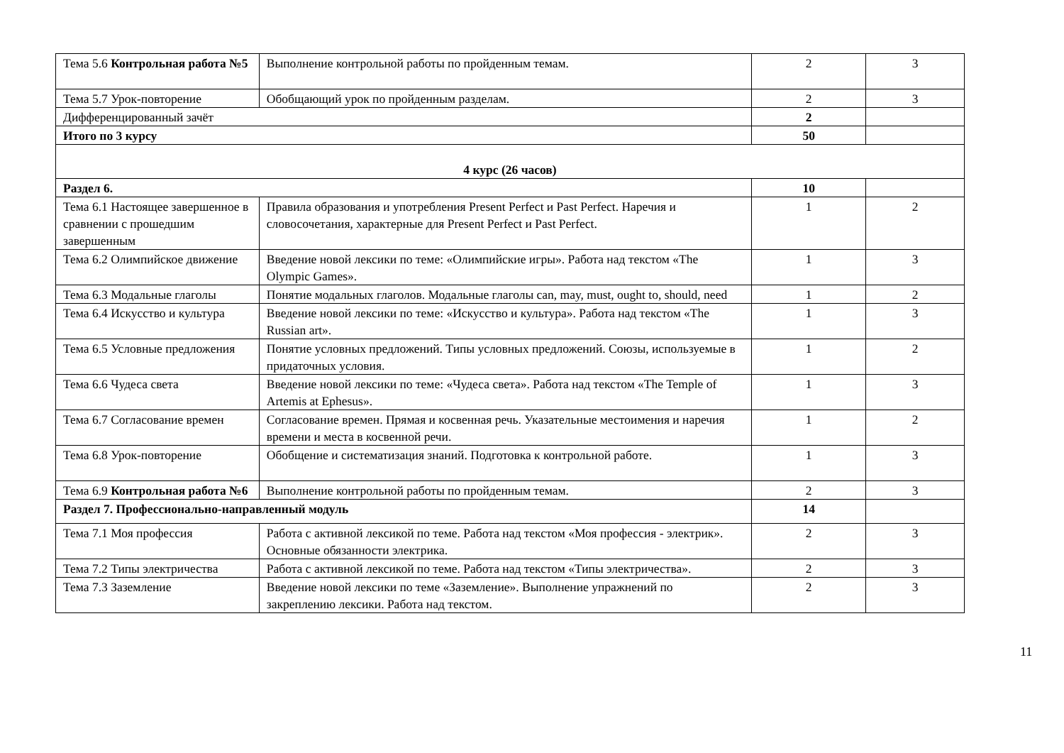| Тема 5.6 Контрольная работа №5 | Выполнение контрольной работы по пройденным темам. | 2 | 3 |
| Тема 5.7 Урок-повторение | Обобщающий урок по пройденным разделам. | 2 | 3 |
| Дифференцированный зачёт | | 2 | |
| Итого по 3 курсу | | 50 | |
| 4 курс (26 часов) | | | |
| Раздел 6. | | 10 | |
| Тема 6.1 Настоящее завершенное в сравнении с прошедшим завершенным | Правила образования и употребления Present Perfect и Past Perfect. Наречия и словосочетания, характерные для Present Perfect и Past Perfect. | 1 | 2 |
| Тема 6.2 Олимпийское движение | Введение новой лексики по теме: «Олимпийские игры». Работа над текстом «The Olympic Games». | 1 | 3 |
| Тема 6.3 Модальные глаголы | Понятие модальных глаголов. Модальные глаголы can, may, must, ought to, should, need | 1 | 2 |
| Тема 6.4 Искусство и культура | Введение новой лексики по теме: «Искусство и культура». Работа над текстом «The Russian art». | 1 | 3 |
| Тема 6.5 Условные предложения | Понятие условных предложений. Типы условных предложений. Союзы, используемые в придаточных условия. | 1 | 2 |
| Тема 6.6 Чудеса света | Введение новой лексики по теме: «Чудеса света». Работа над текстом «The Temple of Artemis at Ephesus». | 1 | 3 |
| Тема 6.7 Согласование времен | Согласование времен. Прямая и косвенная речь. Указательные местоимения и наречия времени и места в косвенной речи. | 1 | 2 |
| Тема 6.8 Урок-повторение | Обобщение и систематизация знаний. Подготовка к контрольной работе. | 1 | 3 |
| Тема 6.9 Контрольная работа №6 | Выполнение контрольной работы по пройденным темам. | 2 | 3 |
| Раздел 7. Профессионально-направленный модуль | | 14 | |
| Тема 7.1 Моя профессия | Работа с активной лексикой по теме. Работа над текстом «Моя профессия - электрик». Основные обязанности электрика. | 2 | 3 |
| Тема 7.2 Типы электричества | Работа с активной лексикой по теме. Работа над текстом «Типы электричества». | 2 | 3 |
| Тема 7.3 Заземление | Введение новой лексики по теме «Заземление». Выполнение упражнений по закреплению лексики. Работа над текстом. | 2 | 3 |
11